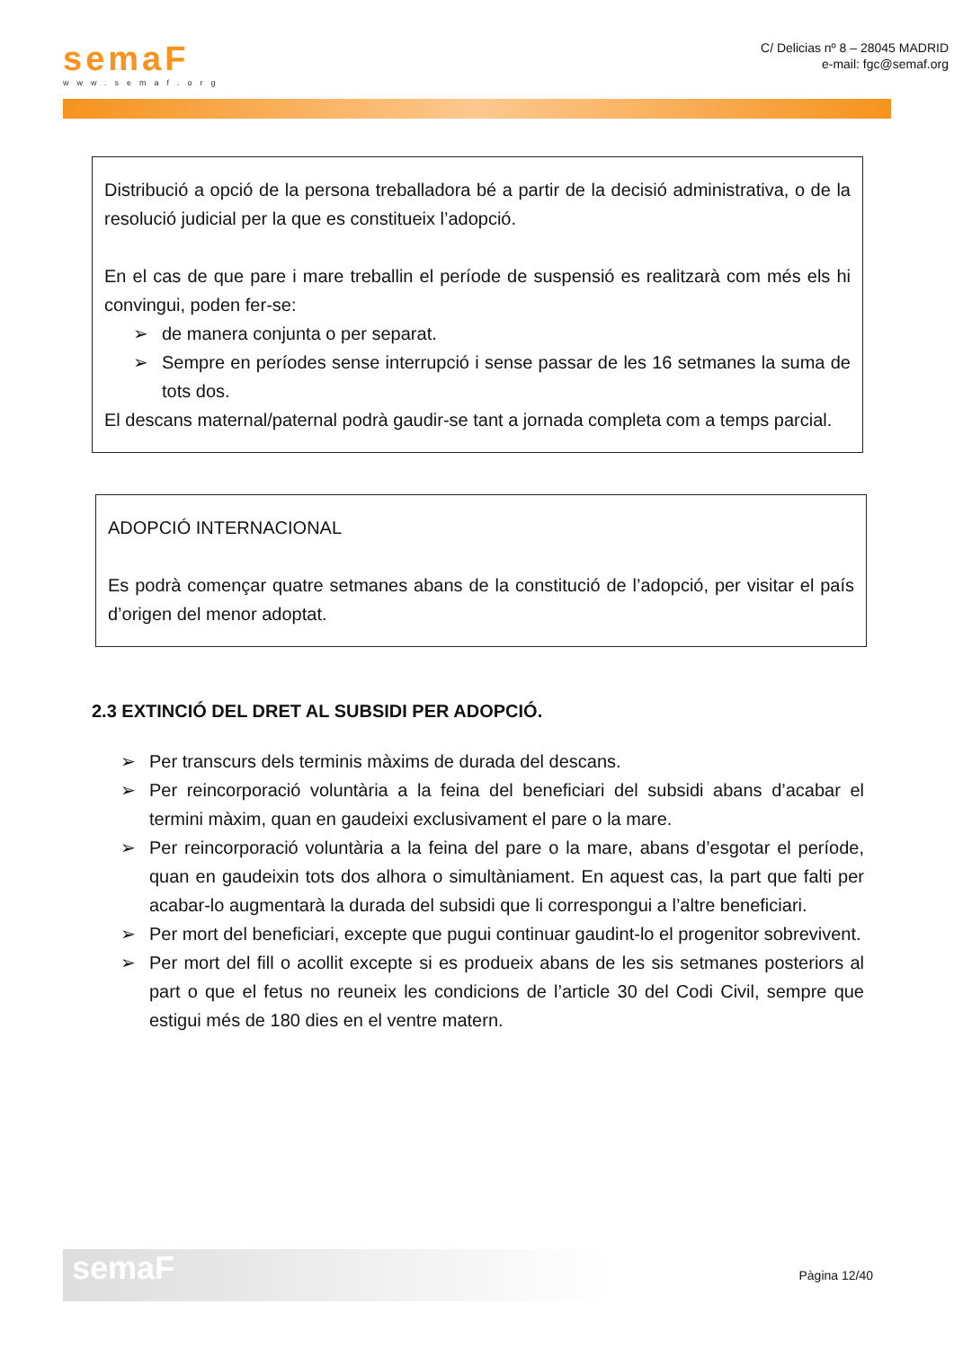semaF
www.semaf.org
C/ Delicias nº 8 – 28045 MADRID
e-mail: fgc@semaf.org
Distribució a opció de la persona treballadora bé a partir de la decisió administrativa, o de la resolució judicial per la que es constitueix l’adopció.
En el cas de que pare i mare treballin el període de suspensió es realitzarà com més els hi convingui, poden fer-se:
➢ de manera conjunta o per separat.
➢ Sempre en períodes sense interrupció i sense passar de les 16 setmanes la suma de tots dos.
El descans maternal/paternal podrà gaudir-se tant a jornada completa com a temps parcial.
ADOPCIÓ INTERNACIONAL
Es podrà començar quatre setmanes abans de la constitució de l’adopció, per visitar el país d’origen del menor adoptat.
2.3 EXTINCIÓ DEL DRET AL SUBSIDI PER ADOPCIÓ.
➢ Per transcurs dels terminis màxims de durada del descans.
➢ Per reincorporació voluntària a la feina del beneficiari del subsidi abans d’acabar el termini màxim, quan en gaudeixi exclusivament el pare o la mare.
➢ Per reincorporació voluntària a la feina del pare o la mare, abans d’esgotar el període, quan en gaudeixin tots dos alhora o simultàniament. En aquest cas, la part que falti per acabar-lo augmentarà la durada del subsidi que li correspongui a l’altre beneficiari.
➢ Per mort del beneficiari, excepte que pugui continuar gaudint-lo el progenitor sobrevivent.
➢ Per mort del fill o acollit excepte si es produeix abans de les sis setmanes posteriors al part o que el fetus no reuneix les condicions de l’article 30 del Codi Civil, sempre que estigui més de 180 dies en el ventre matern.
semaF
Pàgina 12/40